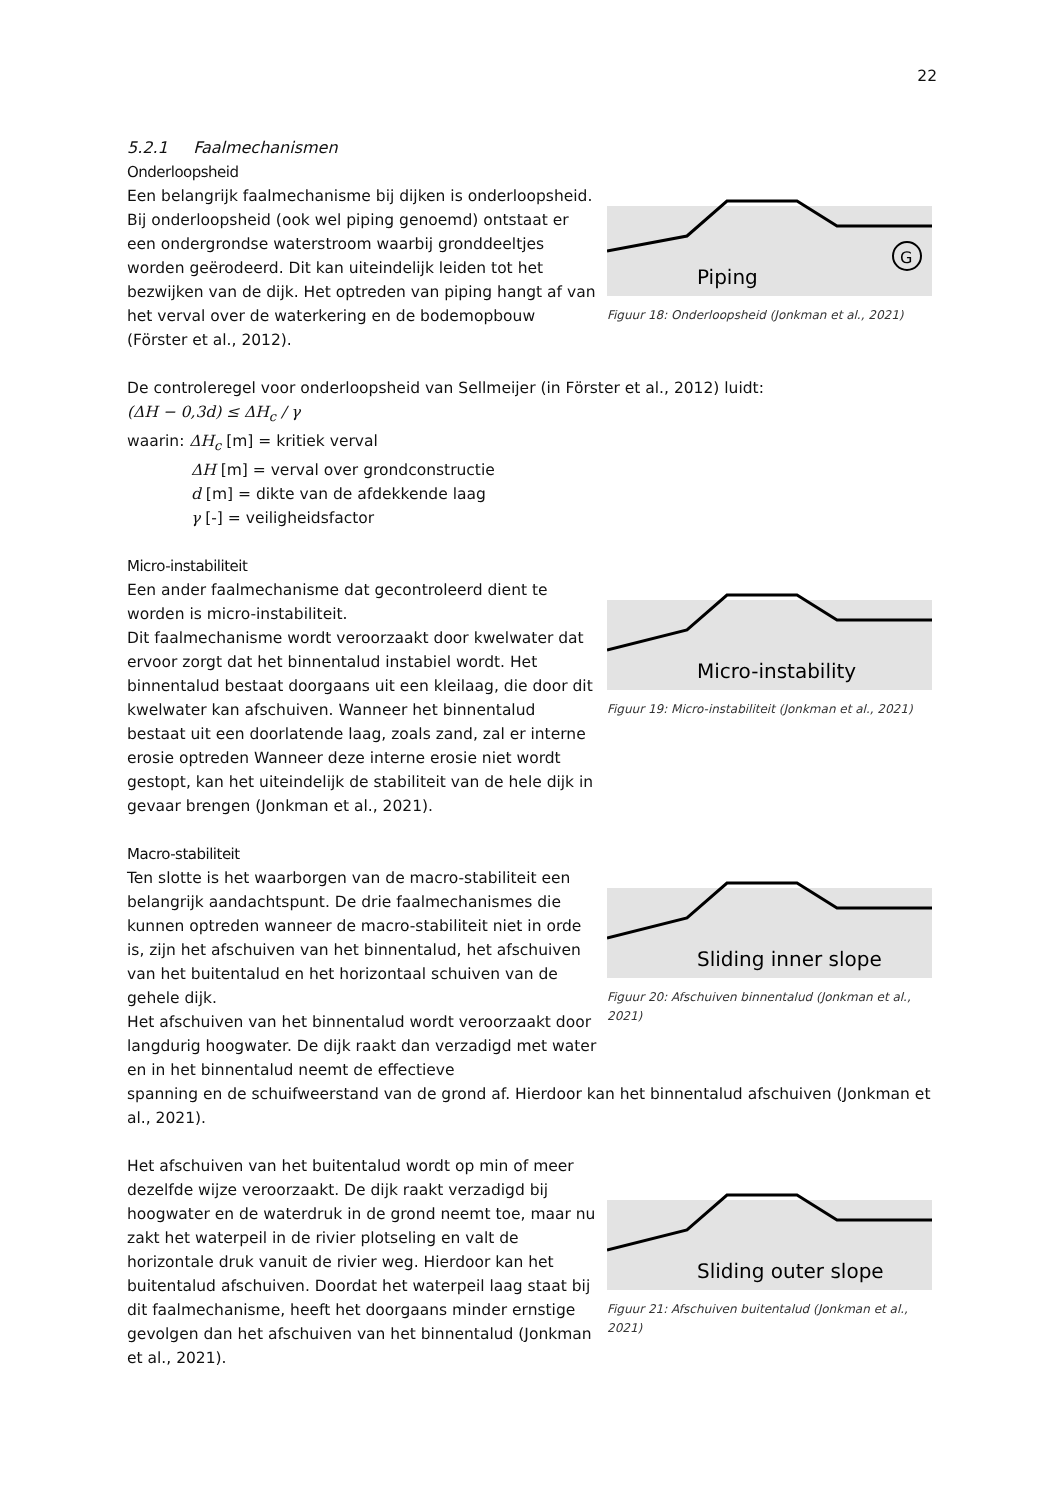22
5.2.1 Faalmechanismen
Onderloopsheid
Een belangrijk faalmechanisme bij dijken is onderloopsheid. Bij onderloopsheid (ook wel piping genoemd) ontstaat er een ondergrondse waterstroom waarbij gronddeeltjes worden geërodeerd. Dit kan uiteindelijk leiden tot het bezwijken van de dijk. Het optreden van piping hangt af van het verval over de waterkering en de bodemopbouw (Förster et al., 2012).
Piping
G
Figuur 18: Onderloopsheid (Jonkman et al., 2021)
De controleregel voor onderloopsheid van Sellmeijer (in Förster et al., 2012) luidt:
(ΔH − 0,3d) ≤ ΔH<sub>c</sub> / γ
waarin: ΔH<sub>c</sub> [m] = kritiek verval
ΔH [m] = verval over grondconstructie
d [m] = dikte van de afdekkende laag
γ [-] = veiligheidsfactor
Micro-instabiliteit
Een ander faalmechanisme dat gecontroleerd dient te worden is micro-instabiliteit.
Dit faalmechanisme wordt veroorzaakt door kwelwater dat ervoor zorgt dat het binnentalud instabiel wordt. Het binnentalud bestaat doorgaans uit een kleilaag, die door dit kwelwater kan afschuiven. Wanneer het binnentalud bestaat uit een doorlatende laag, zoals zand, zal er interne erosie optreden Wanneer deze interne erosie niet wordt gestopt, kan het uiteindelijk de stabiliteit van de hele dijk in gevaar brengen (Jonkman et al., 2021).
Micro-instability
Figuur 19: Micro-instabiliteit (Jonkman et al., 2021)
Macro-stabiliteit
Ten slotte is het waarborgen van de macro-stabiliteit een belangrijk aandachtspunt. De drie faalmechanismes die kunnen optreden wanneer de macro-stabiliteit niet in orde is, zijn het afschuiven van het binnentalud, het afschuiven van het buitentalud en het horizontaal schuiven van de gehele dijk.
Het afschuiven van het binnentalud wordt veroorzaakt door langdurig hoogwater. De dijk raakt dan verzadigd met water en in het binnentalud neemt de effectieve
Sliding inner slope
Figuur 20: Afschuiven binnentalud (Jonkman et al., 2021)
spanning en de schuifweerstand van de grond af. Hierdoor kan het binnentalud afschuiven (Jonkman et al., 2021).
Het afschuiven van het buitentalud wordt op min of meer dezelfde wijze veroorzaakt. De dijk raakt verzadigd bij hoogwater en de waterdruk in de grond neemt toe, maar nu zakt het waterpeil in de rivier plotseling en valt de horizontale druk vanuit de rivier weg. Hierdoor kan het buitentalud afschuiven. Doordat het waterpeil laag staat bij dit faalmechanisme, heeft het doorgaans minder ernstige gevolgen dan het afschuiven van het binnentalud (Jonkman et al., 2021).
Sliding outer slope
Figuur 21: Afschuiven buitentalud (Jonkman et al., 2021)